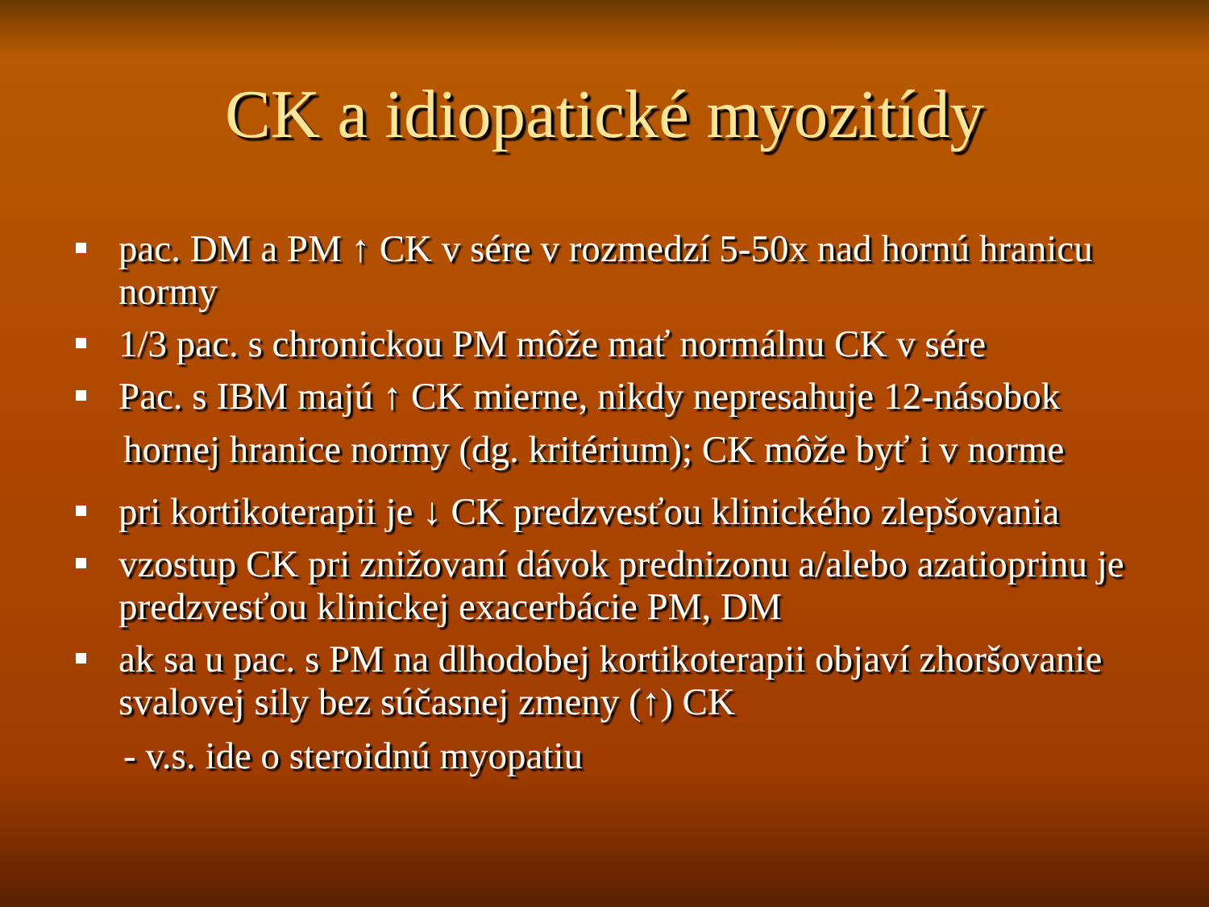CK a idiopatické myozitídy
pac. DM a PM ↑ CK v sére v rozmedzí 5-50x nad hornú hranicu normy
1/3 pac. s chronickou PM môže mať normálnu CK v sére
Pac. s IBM majú ↑ CK mierne, nikdy nepresahuje 12-násobok
hornej hranice normy (dg. kritérium); CK môže byť i v norme
pri kortikoterapii je ↓ CK predzvesťou klinického zlepšovania
vzostup CK pri znižovaní dávok prednizonu a/alebo azatioprinu je predzvesťou klinickej exacerbácie PM, DM
ak sa u pac. s PM na dlhodobej kortikoterapii objaví zhoršovanie svalovej sily bez súčasnej zmeny (↑) CK
- v.s. ide o steroidnú myopatiu